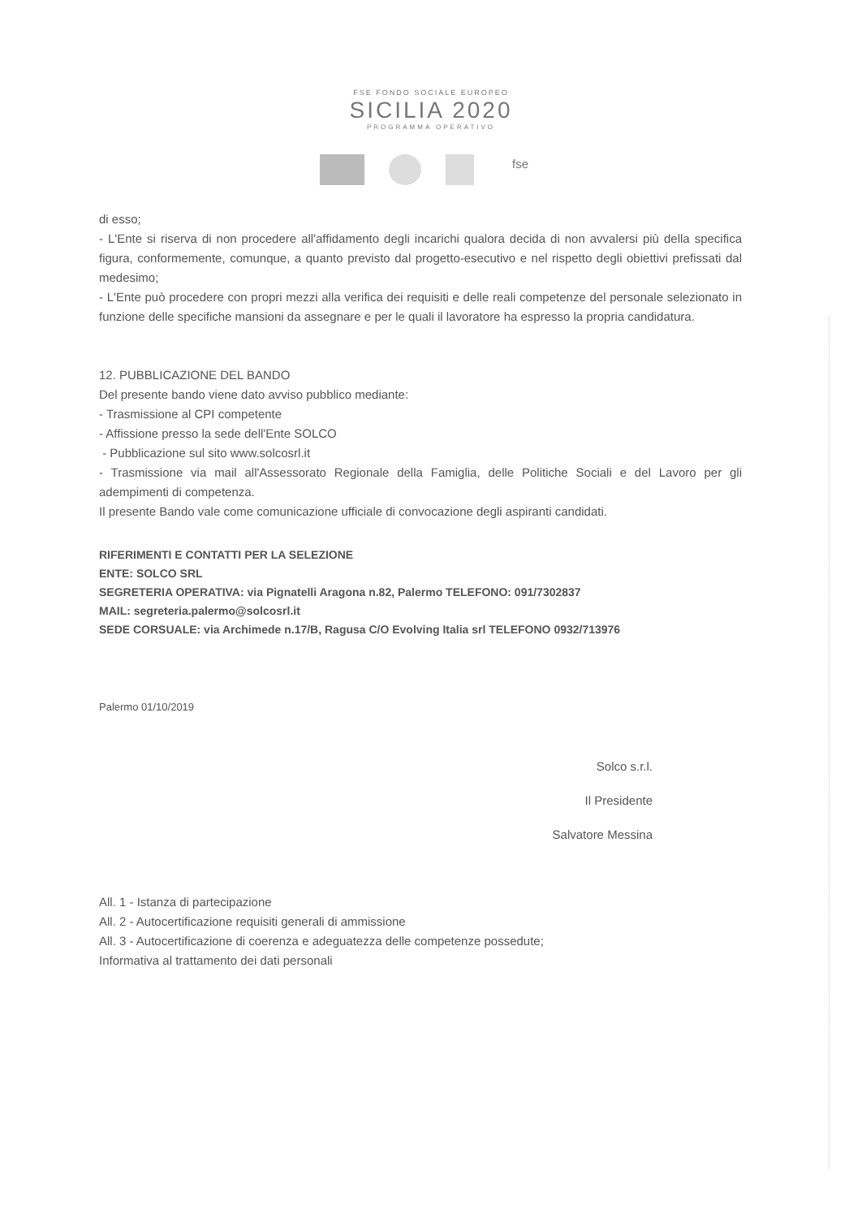FSE FONDO SOCIALE EUROPEO
SICILIA 2020
PROGRAMMA OPERATIVO
fse
di esso;
- L'Ente si riserva di non procedere all'affidamento degli incarichi qualora decida di non avvalersi più della specifica figura, conformemente, comunque, a quanto previsto dal progetto-esecutivo e nel rispetto degli obiettivi prefissati dal medesimo;
- L'Ente può procedere con propri mezzi alla verifica dei requisiti e delle reali competenze del personale selezionato in funzione delle specifiche mansioni da assegnare e per le quali il lavoratore ha espresso la propria candidatura.
12. PUBBLICAZIONE DEL BANDO
Del presente bando viene dato avviso pubblico mediante:
- Trasmissione al CPI competente
- Affissione presso la sede dell'Ente SOLCO
- Pubblicazione sul sito www.solcosrl.it
- Trasmissione via mail all'Assessorato Regionale della Famiglia, delle Politiche Sociali e del Lavoro per gli adempimenti di competenza.
Il presente Bando vale come comunicazione ufficiale di convocazione degli aspiranti candidati.
RIFERIMENTI E CONTATTI PER LA SELEZIONE
ENTE: SOLCO SRL
SEGRETERIA OPERATIVA: via Pignatelli Aragona n.82, Palermo TELEFONO: 091/7302837
MAIL: segreteria.palermo@solcosrl.it
SEDE CORSUALE: via Archimede n.17/B, Ragusa C/O Evolving Italia srl TELEFONO 0932/713976
Palermo 01/10/2019
Solco s.r.l.
Il Presidente
Salvatore Messina
All. 1 - Istanza di partecipazione
All. 2 - Autocertificazione requisiti generali di ammissione
All. 3 - Autocertificazione di coerenza e adeguatezza delle competenze possedute;
Informativa al trattamento dei dati personali